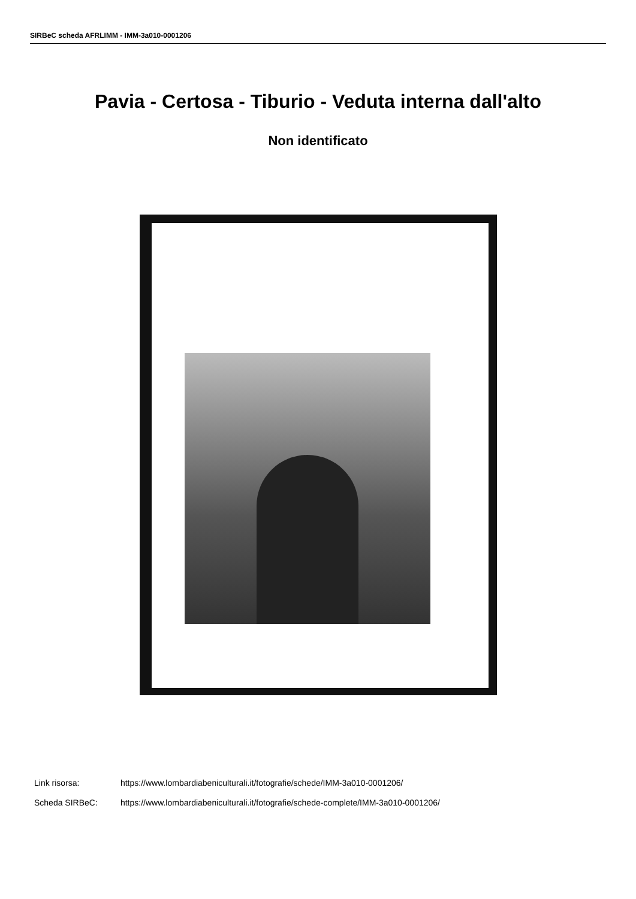SIRBeC scheda AFRLIMM - IMM-3a010-0001206
Pavia - Certosa - Tiburio - Veduta interna dall'alto
Non identificato
Link risorsa: https://www.lombardiabeniculturali.it/fotografie/schede/IMM-3a010-0001206/
Scheda SIRBeC: https://www.lombardiabeniculturali.it/fotografie/schede-complete/IMM-3a010-0001206/